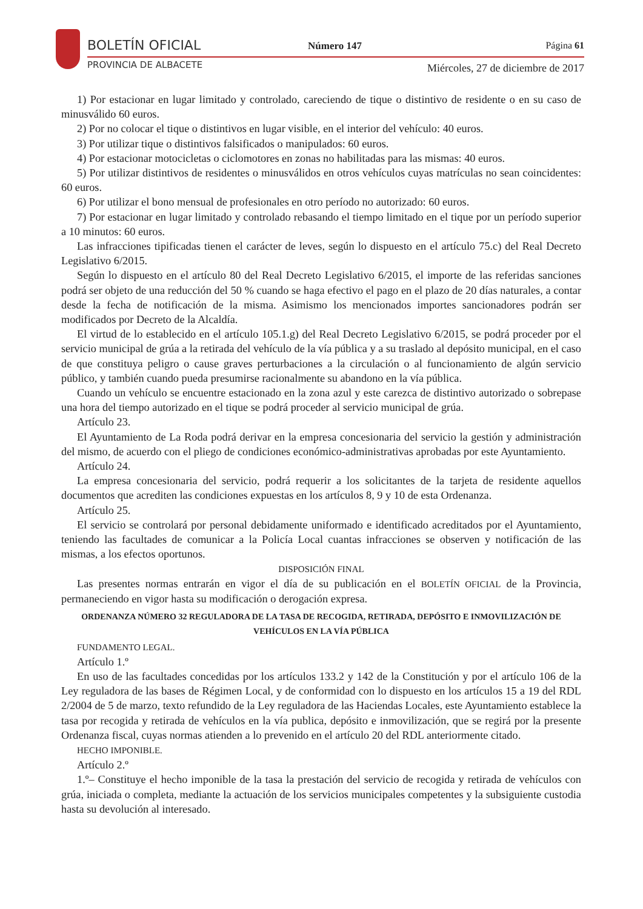BOLETÍN OFICIAL
PROVINCIA DE ALBACETE
Número 147 Página 61
Miércoles, 27 de diciembre de 2017
1) Por estacionar en lugar limitado y controlado, careciendo de tique o distintivo de residente o en su caso de minusválido 60 euros.
2) Por no colocar el tique o distintivos en lugar visible, en el interior del vehículo: 40 euros.
3) Por utilizar tique o distintivos falsificados o manipulados: 60 euros.
4) Por estacionar motocicletas o ciclomotores en zonas no habilitadas para las mismas: 40 euros.
5) Por utilizar distintivos de residentes o minusválidos en otros vehículos cuyas matrículas no sean coincidentes: 60 euros.
6) Por utilizar el bono mensual de profesionales en otro período no autorizado: 60 euros.
7) Por estacionar en lugar limitado y controlado rebasando el tiempo limitado en el tique por un período superior a 10 minutos: 60 euros.
Las infracciones tipificadas tienen el carácter de leves, según lo dispuesto en el artículo 75.c) del Real Decreto Legislativo 6/2015.
Según lo dispuesto en el artículo 80 del Real Decreto Legislativo 6/2015, el importe de las referidas sanciones podrá ser objeto de una reducción del 50 % cuando se haga efectivo el pago en el plazo de 20 días naturales, a contar desde la fecha de notificación de la misma. Asimismo los mencionados importes sancionadores podrán ser modificados por Decreto de la Alcaldía.
El virtud de lo establecido en el artículo 105.1.g) del Real Decreto Legislativo 6/2015, se podrá proceder por el servicio municipal de grúa a la retirada del vehículo de la vía pública y a su traslado al depósito municipal, en el caso de que constituya peligro o cause graves perturbaciones a la circulación o al funcionamiento de algún servicio público, y también cuando pueda presumirse racionalmente su abandono en la vía pública.
Cuando un vehículo se encuentre estacionado en la zona azul y este carezca de distintivo autorizado o sobrepase una hora del tiempo autorizado en el tique se podrá proceder al servicio municipal de grúa.
Artículo 23.
El Ayuntamiento de La Roda podrá derivar en la empresa concesionaria del servicio la gestión y administración del mismo, de acuerdo con el pliego de condiciones económico-administrativas aprobadas por este Ayuntamiento.
Artículo 24.
La empresa concesionaria del servicio, podrá requerir a los solicitantes de la tarjeta de residente aquellos documentos que acrediten las condiciones expuestas en los artículos 8, 9 y 10 de esta Ordenanza.
Artículo 25.
El servicio se controlará por personal debidamente uniformado e identificado acreditados por el Ayuntamiento, teniendo las facultades de comunicar a la Policía Local cuantas infracciones se observen y notificación de las mismas, a los efectos oportunos.
DISPOSICIÓN FINAL
Las presentes normas entrarán en vigor el día de su publicación en el BOLETÍN OFICIAL de la Provincia, permaneciendo en vigor hasta su modificación o derogación expresa.
ORDENANZA NÚMERO 32 REGULADORA DE LA TASA DE RECOGIDA, RETIRADA, DEPÓSITO E INMOVILIZACIÓN DE VEHÍCULOS EN LA VÍA PÚBLICA
FUNDAMENTO LEGAL.
Artículo 1.º
En uso de las facultades concedidas por los artículos 133.2 y 142 de la Constitución y por el artículo 106 de la Ley reguladora de las bases de Régimen Local, y de conformidad con lo dispuesto en los artículos 15 a 19 del RDL 2/2004 de 5 de marzo, texto refundido de la Ley reguladora de las Haciendas Locales, este Ayuntamiento establece la tasa por recogida y retirada de vehículos en la vía publica, depósito e inmovilización, que se regirá por la presente Ordenanza fiscal, cuyas normas atienden a lo prevenido en el artículo 20 del RDL anteriormente citado.
HECHO IMPONIBLE.
Artículo 2.º
1.º– Constituye el hecho imponible de la tasa la prestación del servicio de recogida y retirada de vehículos con grúa, iniciada o completa, mediante la actuación de los servicios municipales competentes y la subsiguiente custodia hasta su devolución al interesado.